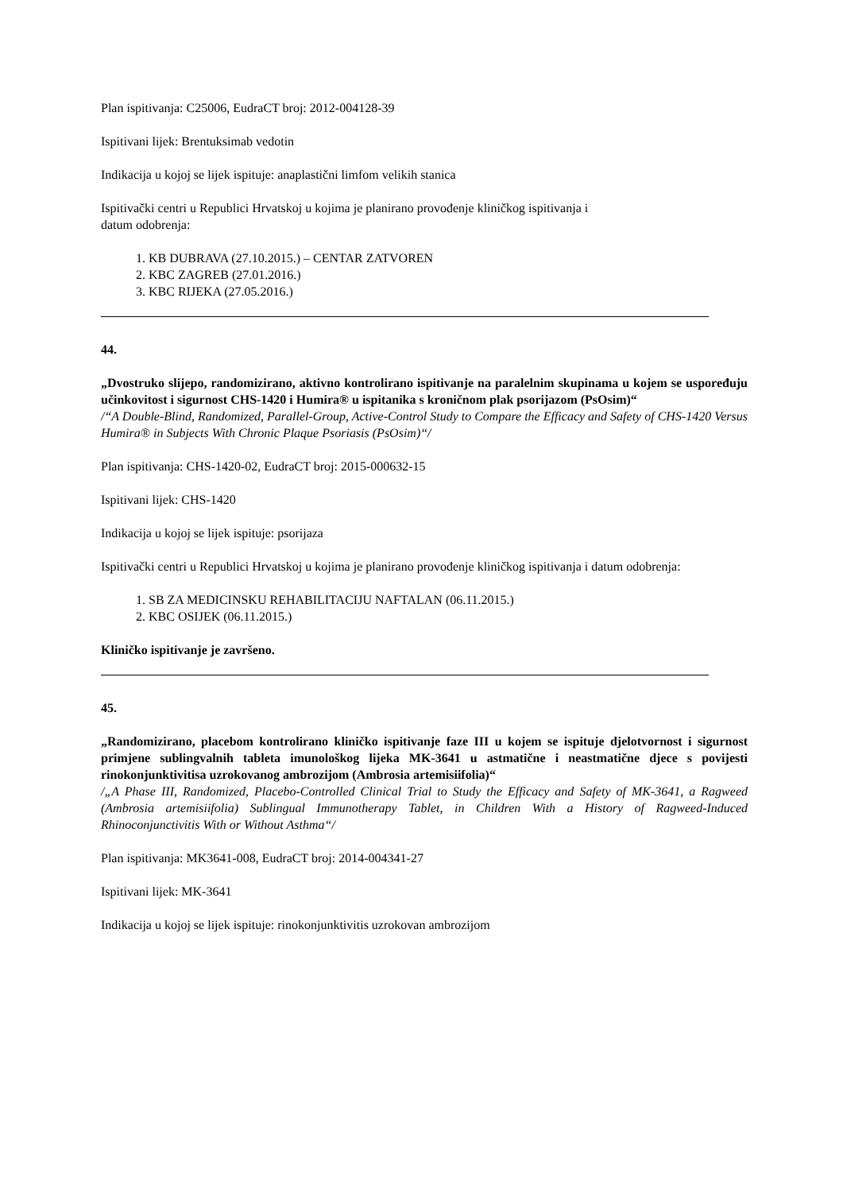Plan ispitivanja: C25006, EudraCT broj: 2012-004128-39
Ispitivani lijek: Brentuksimab vedotin
Indikacija u kojoj se lijek ispituje: anaplastični limfom velikih stanica
Ispitivački centri u Republici Hrvatskoj u kojima je planirano provođenje kliničkog ispitivanja i
datum odobrenja:
1. KB DUBRAVA (27.10.2015.) – CENTAR ZATVOREN
2. KBC ZAGREB (27.01.2016.)
3. KBC RIJEKA (27.05.2016.)
44.
„Dvostruko slijepo, randomizirano, aktivno kontrolirano ispitivanje na paralelnim skupinama u kojem se uspoređuju učinkovitost i sigurnost CHS-1420 i Humira® u ispitanika s kroničnom plak psorijazom (PsOsim)“
/“A Double-Blind, Randomized, Parallel-Group, Active-Control Study to Compare the Efficacy and Safety of CHS-1420 Versus Humira® in Subjects With Chronic Plaque Psoriasis (PsOsim)“/
Plan ispitivanja: CHS-1420-02, EudraCT broj: 2015-000632-15
Ispitivani lijek: CHS-1420
Indikacija u kojoj se lijek ispituje: psorijaza
Ispitivački centri u Republici Hrvatskoj u kojima je planirano provođenje kliničkog ispitivanja i datum odobrenja:
1. SB ZA MEDICINSKU REHABILITACIJU NAFTALAN (06.11.2015.)
2. KBC OSIJEK (06.11.2015.)
Kliničko ispitivanje je završeno.
45.
„Randomizirano, placebom kontrolirano kliničko ispitivanje faze III u kojem se ispituje djelotvornost i sigurnost primjene sublingvalnih tableta imunološkog lijeka MK-3641 u astmatične i neastmatične djece s povijesti rinokonjunktivitisa uzrokovanog ambrozijom (Ambrosia artemisiifolia)“
/„A Phase III, Randomized, Placebo-Controlled Clinical Trial to Study the Efficacy and Safety of MK-3641, a Ragweed (Ambrosia artemisiifolia) Sublingual Immunotherapy Tablet, in Children With a History of Ragweed-Induced Rhinoconjunctivitis With or Without Asthma“/
Plan ispitivanja: MK3641-008, EudraCT broj: 2014-004341-27
Ispitivani lijek: MK-3641
Indikacija u kojoj se lijek ispituje: rinokonjunktivitis uzrokovan ambrozijom